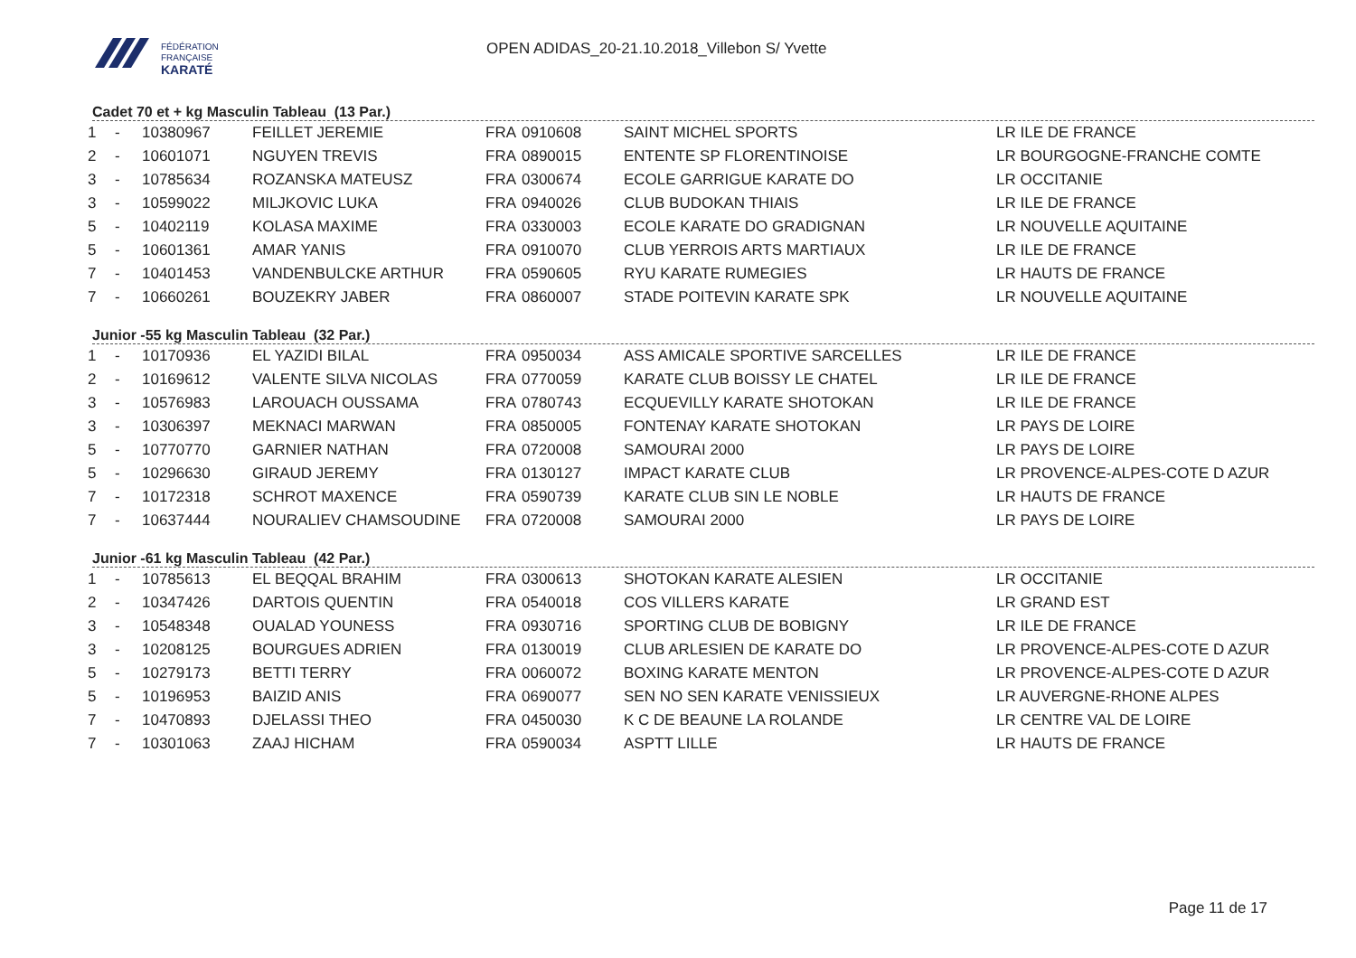FÉDÉRATION
FRANÇAISE
KARATÉ
OPEN ADIDAS_20-21.10.2018_Villebon S/ Yvette
Cadet 70 et + kg Masculin Tableau (13 Par.)
| 1 | - | 10380967 | FEILLET JEREMIE | FRA | 0910608 | SAINT MICHEL SPORTS | LR ILE DE FRANCE |
| 2 | - | 10601071 | NGUYEN TREVIS | FRA | 0890015 | ENTENTE SP FLORENTINOISE | LR BOURGOGNE-FRANCHE COMTE |
| 3 | - | 10785634 | ROZANSKA MATEUSZ | FRA | 0300674 | ECOLE GARRIGUE KARATE DO | LR OCCITANIE |
| 3 | - | 10599022 | MILJKOVIC LUKA | FRA | 0940026 | CLUB BUDOKAN THIAIS | LR ILE DE FRANCE |
| 5 | - | 10402119 | KOLASA MAXIME | FRA | 0330003 | ECOLE KARATE DO GRADIGNAN | LR NOUVELLE AQUITAINE |
| 5 | - | 10601361 | AMAR YANIS | FRA | 0910070 | CLUB YERROIS ARTS MARTIAUX | LR ILE DE FRANCE |
| 7 | - | 10401453 | VANDENBULCKE ARTHUR | FRA | 0590605 | RYU KARATE RUMEGIES | LR HAUTS DE FRANCE |
| 7 | - | 10660261 | BOUZEKRY JABER | FRA | 0860007 | STADE POITEVIN KARATE SPK | LR NOUVELLE AQUITAINE |
Junior -55 kg Masculin Tableau (32 Par.)
| 1 | - | 10170936 | EL YAZIDI BILAL | FRA | 0950034 | ASS AMICALE SPORTIVE SARCELLES | LR ILE DE FRANCE |
| 2 | - | 10169612 | VALENTE SILVA NICOLAS | FRA | 0770059 | KARATE CLUB BOISSY LE CHATEL | LR ILE DE FRANCE |
| 3 | - | 10576983 | LAROUACH OUSSAMA | FRA | 0780743 | ECQUEVILLY KARATE SHOTOKAN | LR ILE DE FRANCE |
| 3 | - | 10306397 | MEKNACI MARWAN | FRA | 0850005 | FONTENAY KARATE SHOTOKAN | LR PAYS DE LOIRE |
| 5 | - | 10770770 | GARNIER NATHAN | FRA | 0720008 | SAMOURAI 2000 | LR PAYS DE LOIRE |
| 5 | - | 10296630 | GIRAUD JEREMY | FRA | 0130127 | IMPACT KARATE CLUB | LR PROVENCE-ALPES-COTE D AZUR |
| 7 | - | 10172318 | SCHROT MAXENCE | FRA | 0590739 | KARATE CLUB SIN LE NOBLE | LR HAUTS DE FRANCE |
| 7 | - | 10637444 | NOURALIEV CHAMSOUDINE | FRA | 0720008 | SAMOURAI 2000 | LR PAYS DE LOIRE |
Junior -61 kg Masculin Tableau (42 Par.)
| 1 | - | 10785613 | EL BEQQAL BRAHIM | FRA | 0300613 | SHOTOKAN KARATE ALESIEN | LR OCCITANIE |
| 2 | - | 10347426 | DARTOIS QUENTIN | FRA | 0540018 | COS VILLERS KARATE | LR GRAND EST |
| 3 | - | 10548348 | OUALAD YOUNESS | FRA | 0930716 | SPORTING CLUB DE BOBIGNY | LR ILE DE FRANCE |
| 3 | - | 10208125 | BOURGUES ADRIEN | FRA | 0130019 | CLUB ARLESIEN DE KARATE DO | LR PROVENCE-ALPES-COTE D AZUR |
| 5 | - | 10279173 | BETTI TERRY | FRA | 0060072 | BOXING KARATE MENTON | LR PROVENCE-ALPES-COTE D AZUR |
| 5 | - | 10196953 | BAIZID ANIS | FRA | 0690077 | SEN NO SEN KARATE VENISSIEUX | LR AUVERGNE-RHONE ALPES |
| 7 | - | 10470893 | DJELASSI THEO | FRA | 0450030 | K C DE BEAUNE LA ROLANDE | LR CENTRE VAL DE LOIRE |
| 7 | - | 10301063 | ZAAJ HICHAM | FRA | 0590034 | ASPTT LILLE | LR HAUTS DE FRANCE |
Page 11 de 17